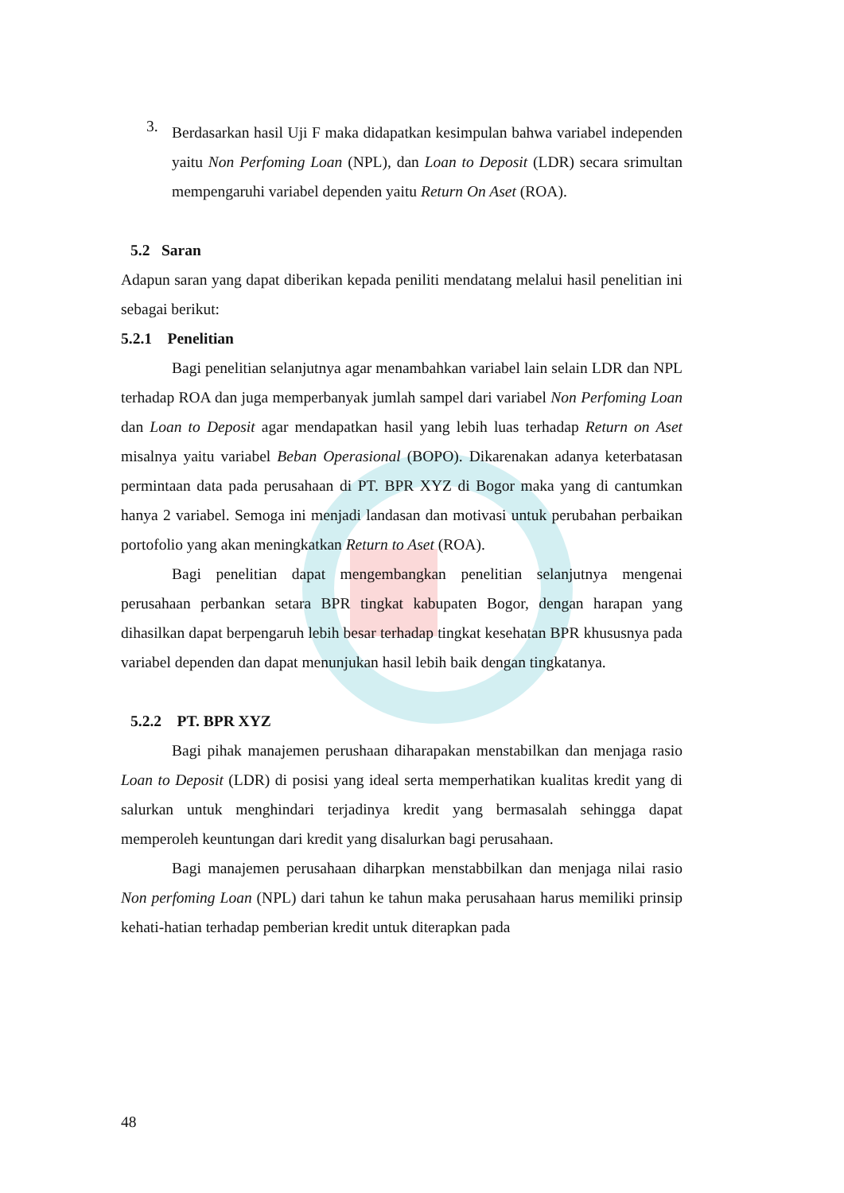3.
Berdasarkan hasil Uji F maka didapatkan kesimpulan bahwa variabel independen yaitu Non Perfoming Loan (NPL), dan Loan to Deposit (LDR) secara srimultan mempengaruhi variabel dependen yaitu Return On Aset (ROA).
5.2 Saran
Adapun saran yang dapat diberikan kepada peniliti mendatang melalui hasil penelitian ini sebagai berikut:
5.2.1 Penelitian
Bagi penelitian selanjutnya agar menambahkan variabel lain selain LDR dan NPL terhadap ROA dan juga memperbanyak jumlah sampel dari variabel Non Perfoming Loan dan Loan to Deposit agar mendapatkan hasil yang lebih luas terhadap Return on Aset misalnya yaitu variabel Beban Operasional (BOPO). Dikarenakan adanya keterbatasan permintaan data pada perusahaan di PT. BPR XYZ di Bogor maka yang di cantumkan hanya 2 variabel. Semoga ini menjadi landasan dan motivasi untuk perubahan perbaikan portofolio yang akan meningkatkan Return to Aset (ROA).
Bagi penelitian dapat mengembangkan penelitian selanjutnya mengenai perusahaan perbankan setara BPR tingkat kabupaten Bogor, dengan harapan yang dihasilkan dapat berpengaruh lebih besar terhadap tingkat kesehatan BPR khususnya pada variabel dependen dan dapat menunjukan hasil lebih baik dengan tingkatanya.
5.2.2 PT. BPR XYZ
Bagi pihak manajemen perushaan diharapakan menstabilkan dan menjaga rasio Loan to Deposit (LDR) di posisi yang ideal serta memperhatikan kualitas kredit yang di salurkan untuk menghindari terjadinya kredit yang bermasalah sehingga dapat memperoleh keuntungan dari kredit yang disalurkan bagi perusahaan.
Bagi manajemen perusahaan diharpkan menstabbilkan dan menjaga nilai rasio Non perfoming Loan (NPL) dari tahun ke tahun maka perusahaan harus memiliki prinsip kehati-hatian terhadap pemberian kredit untuk diterapkan pada
48